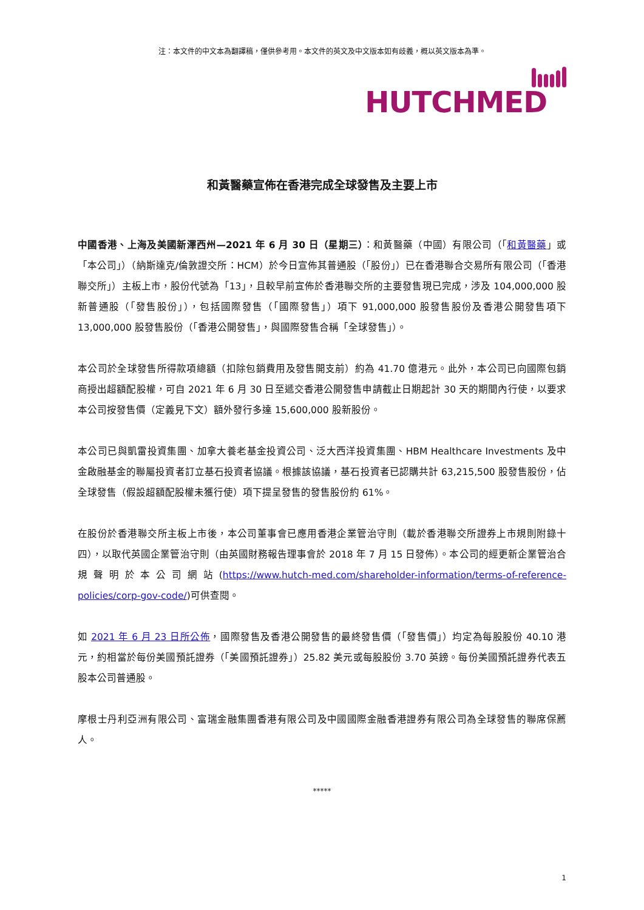注：本文件的中文本為翻譯稿，僅供參考用。本文件的英文及中文版本如有歧義，概以英文版本為準。
HUTCHMED
和黃醫藥宣佈在香港完成全球發售及主要上市
中國香港、上海及美國新澤西州—2021 年 6 月 30 日（星期三）：和黃醫藥（中國）有限公司（「和黃醫藥」或「本公司」）（納斯達克/倫敦證交所：HCM）於今日宣佈其普通股（「股份」）已在香港聯合交易所有限公司（「香港聯交所」）主板上市，股份代號為「13」，且較早前宣佈於香港聯交所的主要發售現已完成，涉及 104,000,000 股新普通股（「發售股份」），包括國際發售（「國際發售」）項下 91,000,000 股發售股份及香港公開發售項下 13,000,000 股發售股份（「香港公開發售」，與國際發售合稱「全球發售」）。
本公司於全球發售所得款項總額（扣除包銷費用及發售開支前）約為 41.70 億港元。此外，本公司已向國際包銷商授出超額配股權，可自 2021 年 6 月 30 日至遞交香港公開發售申請截止日期起計 30 天的期間內行使，以要求本公司按發售價（定義見下文）額外發行多達 15,600,000 股新股份。
本公司已與凱雷投資集團、加拿大養老基金投資公司、泛大西洋投資集團、HBM Healthcare Investments 及中金啟融基金的聯屬投資者訂立基石投資者協議。根據該協議，基石投資者已認購共計 63,215,500 股發售股份，佔全球發售（假設超額配股權未獲行使）項下提呈發售的發售股份約 61%。
在股份於香港聯交所主板上市後，本公司董事會已應用香港企業管治守則（載於香港聯交所證券上市規則附錄十四），以取代英國企業管治守則（由英國財務報告理事會於 2018 年 7 月 15 日發佈）。本公司的經更新企業管治合規聲明於本公司網站(https://www.hutch-med.com/shareholder-information/terms-of-reference-policies/corp-gov-code/)可供查閱。
如 2021 年 6 月 23 日所公佈，國際發售及香港公開發售的最終發售價（「發售價」）均定為每股股份 40.10 港元，約相當於每份美國預託證券（「美國預託證券」）25.82 美元或每股股份 3.70 英鎊。每份美國預託證券代表五股本公司普通股。
摩根士丹利亞洲有限公司、富瑞金融集團香港有限公司及中國國際金融香港證券有限公司為全球發售的聯席保薦人。
*****
1